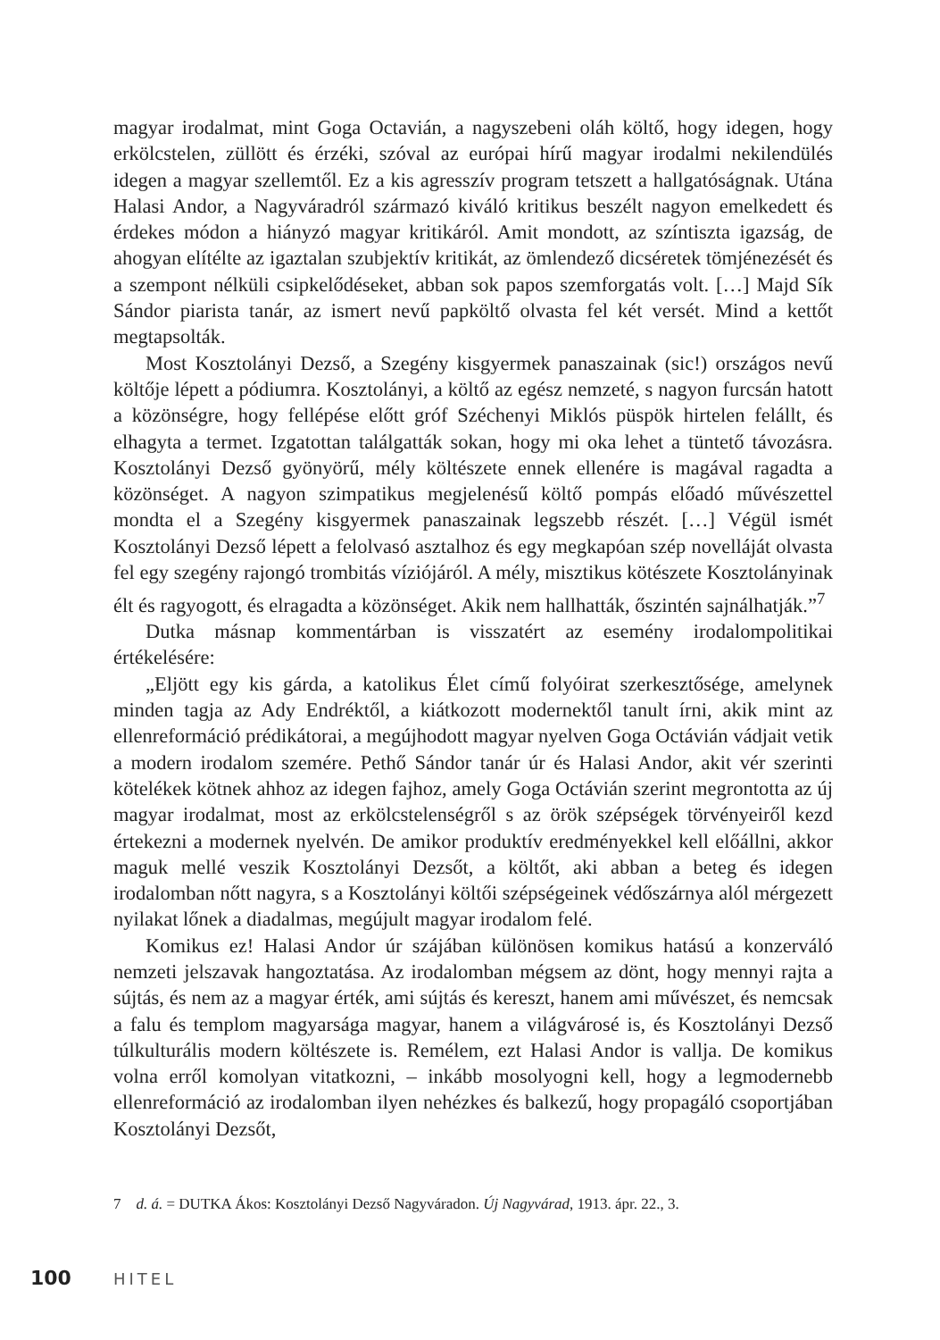magyar irodalmat, mint Goga Octavián, a nagyszebeni oláh költő, hogy idegen, hogy erkölcstelen, züllött és érzéki, szóval az európai hírű magyar irodalmi nekilendülés idegen a magyar szellemtől. Ez a kis agresszív program tetszett a hallgatóságnak. Utána Halasi Andor, a Nagyváradról származó kiváló kritikus beszélt nagyon emelkedett és érdekes módon a hiányzó magyar kritikáról. Amit mondott, az színtiszta igazság, de ahogyan elítélte az igaztalan szubjektív kritikát, az ömlendező dicséretek tömjénezését és a szempont nélküli csipkelődéseket, abban sok papos szemforgatás volt. […] Majd Sík Sándor piarista tanár, az ismert nevű papköltő olvasta fel két versét. Mind a kettőt megtapsolták.
Most Kosztolányi Dezső, a Szegény kisgyermek panaszainak (sic!) országos nevű költője lépett a pódiumra. Kosztolányi, a költő az egész nemzeté, s nagyon furcsán hatott a közönségre, hogy fellépése előtt gróf Széchenyi Miklós püspök hirtelen felállt, és elhagyta a termet. Izgatottan találgatták sokan, hogy mi oka lehet a tüntető távozásra. Kosztolányi Dezső gyönyörű, mély költészete ennek ellenére is magával ragadta a közönséget. A nagyon szimpatikus megjelenésű költő pompás előadó művészettel mondta el a Szegény kisgyermek panaszainak legszebb részét. […] Végül ismét Kosztolányi Dezső lépett a felolvasó asztalhoz és egy megkapóan szép novelláját olvasta fel egy szegény rajongó trombitás víziójáról. A mély, misztikus kötészete Kosztolányinak élt és ragyogott, és elragadta a közönséget. Akik nem hallhatták, őszintén sajnálhatják.”<sup>7</sup>
Dutka másnap kommentárban is visszatért az esemény irodalompolitikai értékelésére:
„Eljött egy kis gárda, a katolikus Élet című folyóirat szerkesztősége, amelynek minden tagja az Ady Endréktől, a kiátkozott modernektől tanult írni, akik mint az ellenreformáció prédikátorai, a megújhodott magyar nyelven Goga Octávián vádjait vetik a modern irodalom szemére. Pethő Sándor tanár úr és Halasi Andor, akit vér szerinti kötelékek kötnek ahhoz az idegen fajhoz, amely Goga Octávián szerint megrontotta az új magyar irodalmat, most az erkölcstelenségről s az örök szépségek törvényeiről kezd értekezni a modernek nyelvén. De amikor produktív eredményekkel kell előállni, akkor maguk mellé veszik Kosztolányi Dezsőt, a költőt, aki abban a beteg és idegen irodalomban nőtt nagyra, s a Kosztolányi költői szépségeinek védőszárnya alól mérgezett nyilakat lőnek a diadalmas, megújult magyar irodalom felé.
Komikus ez! Halasi Andor úr szájában különösen komikus hatású a konzerváló nemzeti jelszavak hangoztatása. Az irodalomban mégsem az dönt, hogy mennyi rajta a sújtás, és nem az a magyar érték, ami sújtás és kereszt, hanem ami művészet, és nemcsak a falu és templom magyarsága magyar, hanem a világvárosé is, és Kosztolányi Dezső túlkulturális modern költészete is. Remélem, ezt Halasi Andor is vallja. De komikus volna erről komolyan vitatkozni, – inkább mosolyogni kell, hogy a legmodernebb ellenreformáció az irodalomban ilyen nehézkes és balkezű, hogy propagáló csoportjában Kosztolányi Dezsőt,
7 d. á. = DUTKA Ákos: Kosztolányi Dezső Nagyváradon. Új Nagyvárad, 1913. ápr. 22., 3.
100 HITEL